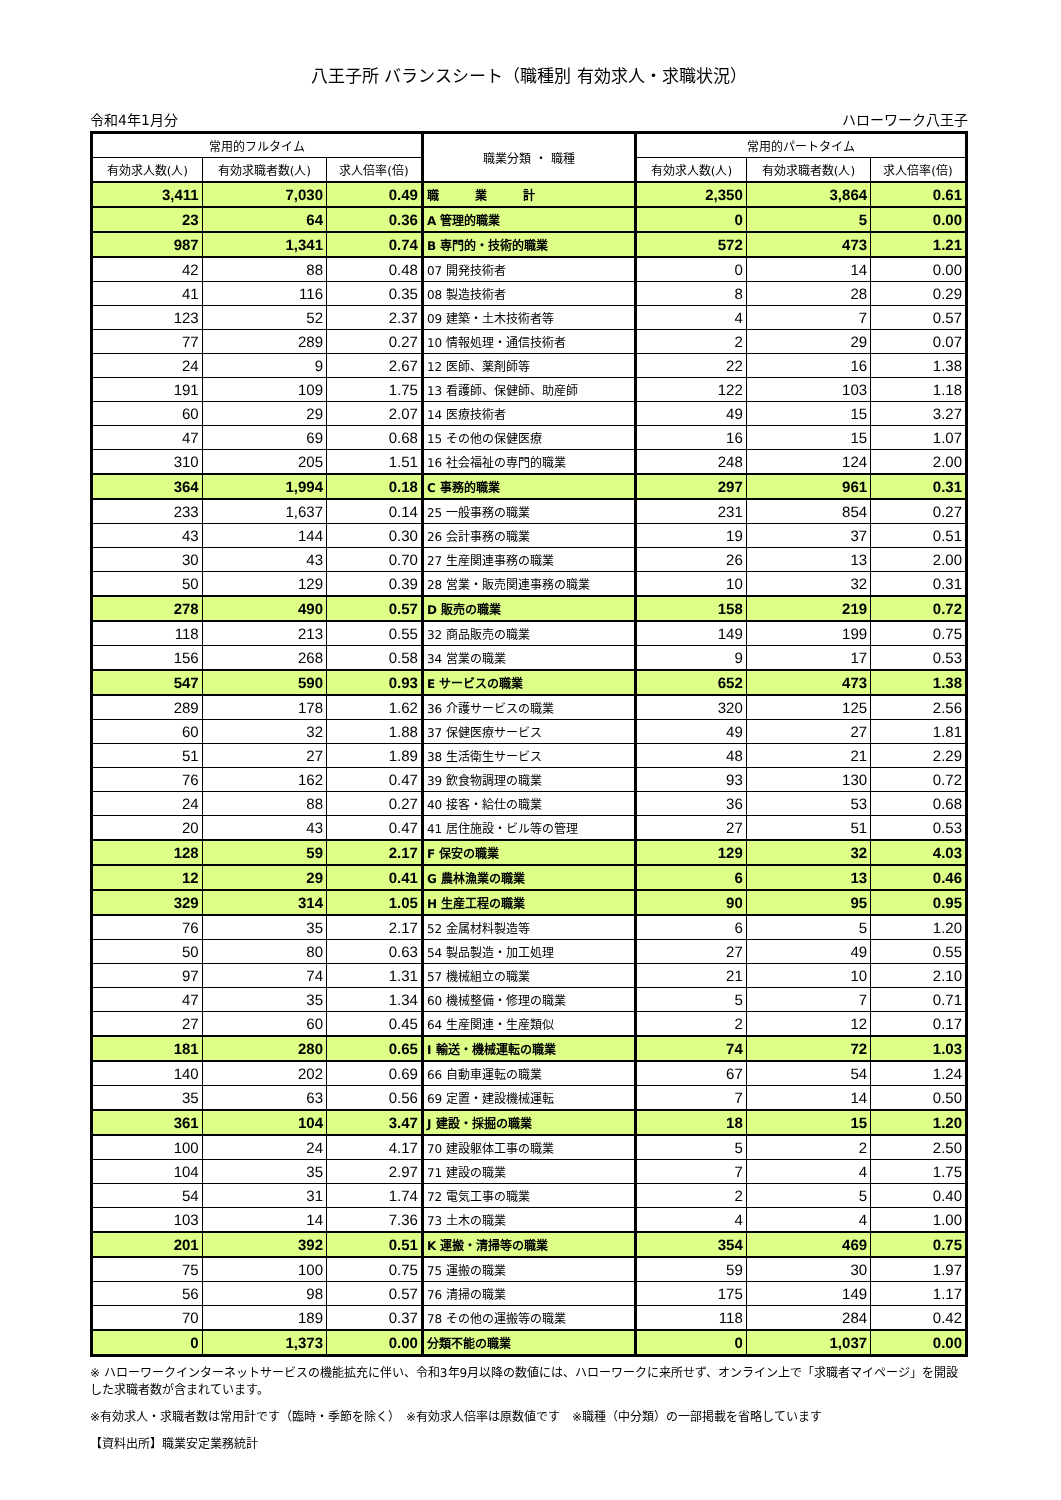八王子所 バランスシート（職種別 有効求人・求職状況）
令和4年1月分 ハローワーク八王子
| 常用的フルタイム | | | 職業分類 ・ 職種 | 常用的パートタイム | | |
| --- | --- | --- | --- | --- | --- | --- |
| 有効求人数(人) | 有効求職者数(人) | 求人倍率(倍) | | 有効求人数(人) | 有効求職者数(人) | 求人倍率(倍) |
| 3,411 | 7,030 | 0.49 | 職 業 計 | 2,350 | 3,864 | 0.61 |
| 23 | 64 | 0.36 | A 管理的職業 | 0 | 5 | 0.00 |
| 987 | 1,341 | 0.74 | B 専門的・技術的職業 | 572 | 473 | 1.21 |
| 42 | 88 | 0.48 | 07 開発技術者 | 0 | 14 | 0.00 |
| 41 | 116 | 0.35 | 08 製造技術者 | 8 | 28 | 0.29 |
| 123 | 52 | 2.37 | 09 建築・土木技術者等 | 4 | 7 | 0.57 |
| 77 | 289 | 0.27 | 10 情報処理・通信技術者 | 2 | 29 | 0.07 |
| 24 | 9 | 2.67 | 12 医師、薬剤師等 | 22 | 16 | 1.38 |
| 191 | 109 | 1.75 | 13 看護師、保健師、助産師 | 122 | 103 | 1.18 |
| 60 | 29 | 2.07 | 14 医療技術者 | 49 | 15 | 3.27 |
| 47 | 69 | 0.68 | 15 その他の保健医療 | 16 | 15 | 1.07 |
| 310 | 205 | 1.51 | 16 社会福祉の専門的職業 | 248 | 124 | 2.00 |
| 364 | 1,994 | 0.18 | C 事務的職業 | 297 | 961 | 0.31 |
| 233 | 1,637 | 0.14 | 25 一般事務の職業 | 231 | 854 | 0.27 |
| 43 | 144 | 0.30 | 26 会計事務の職業 | 19 | 37 | 0.51 |
| 30 | 43 | 0.70 | 27 生産関連事務の職業 | 26 | 13 | 2.00 |
| 50 | 129 | 0.39 | 28 営業・販売関連事務の職業 | 10 | 32 | 0.31 |
| 278 | 490 | 0.57 | D 販売の職業 | 158 | 219 | 0.72 |
| 118 | 213 | 0.55 | 32 商品販売の職業 | 149 | 199 | 0.75 |
| 156 | 268 | 0.58 | 34 営業の職業 | 9 | 17 | 0.53 |
| 547 | 590 | 0.93 | E サービスの職業 | 652 | 473 | 1.38 |
| 289 | 178 | 1.62 | 36 介護サービスの職業 | 320 | 125 | 2.56 |
| 60 | 32 | 1.88 | 37 保健医療サービス | 49 | 27 | 1.81 |
| 51 | 27 | 1.89 | 38 生活衛生サービス | 48 | 21 | 2.29 |
| 76 | 162 | 0.47 | 39 飲食物調理の職業 | 93 | 130 | 0.72 |
| 24 | 88 | 0.27 | 40 接客・給仕の職業 | 36 | 53 | 0.68 |
| 20 | 43 | 0.47 | 41 居住施設・ビル等の管理 | 27 | 51 | 0.53 |
| 128 | 59 | 2.17 | F 保安の職業 | 129 | 32 | 4.03 |
| 12 | 29 | 0.41 | G 農林漁業の職業 | 6 | 13 | 0.46 |
| 329 | 314 | 1.05 | H 生産工程の職業 | 90 | 95 | 0.95 |
| 76 | 35 | 2.17 | 52 金属材料製造等 | 6 | 5 | 1.20 |
| 50 | 80 | 0.63 | 54 製品製造・加工処理 | 27 | 49 | 0.55 |
| 97 | 74 | 1.31 | 57 機械組立の職業 | 21 | 10 | 2.10 |
| 47 | 35 | 1.34 | 60 機械整備・修理の職業 | 5 | 7 | 0.71 |
| 27 | 60 | 0.45 | 64 生産関連・生産類似 | 2 | 12 | 0.17 |
| 181 | 280 | 0.65 | I 輸送・機械運転の職業 | 74 | 72 | 1.03 |
| 140 | 202 | 0.69 | 66 自動車運転の職業 | 67 | 54 | 1.24 |
| 35 | 63 | 0.56 | 69 定置・建設機械運転 | 7 | 14 | 0.50 |
| 361 | 104 | 3.47 | J 建設・採掘の職業 | 18 | 15 | 1.20 |
| 100 | 24 | 4.17 | 70 建設躯体工事の職業 | 5 | 2 | 2.50 |
| 104 | 35 | 2.97 | 71 建設の職業 | 7 | 4 | 1.75 |
| 54 | 31 | 1.74 | 72 電気工事の職業 | 2 | 5 | 0.40 |
| 103 | 14 | 7.36 | 73 土木の職業 | 4 | 4 | 1.00 |
| 201 | 392 | 0.51 | K 運搬・清掃等の職業 | 354 | 469 | 0.75 |
| 75 | 100 | 0.75 | 75 運搬の職業 | 59 | 30 | 1.97 |
| 56 | 98 | 0.57 | 76 清掃の職業 | 175 | 149 | 1.17 |
| 70 | 189 | 0.37 | 78 その他の運搬等の職業 | 118 | 284 | 0.42 |
| 0 | 1,373 | 0.00 | 分類不能の職業 | 0 | 1,037 | 0.00 |
※ ハローワークインターネットサービスの機能拡充に伴い、令和3年9月以降の数値には、ハローワークに来所せず、オンライン上で「求職者マイページ」を開設した求職者数が含まれています。
※有効求人・求職者数は常用計です（臨時・季節を除く）　※有効求人倍率は原数値です　※職種（中分類）の一部掲載を省略しています
【資料出所】職業安定業務統計